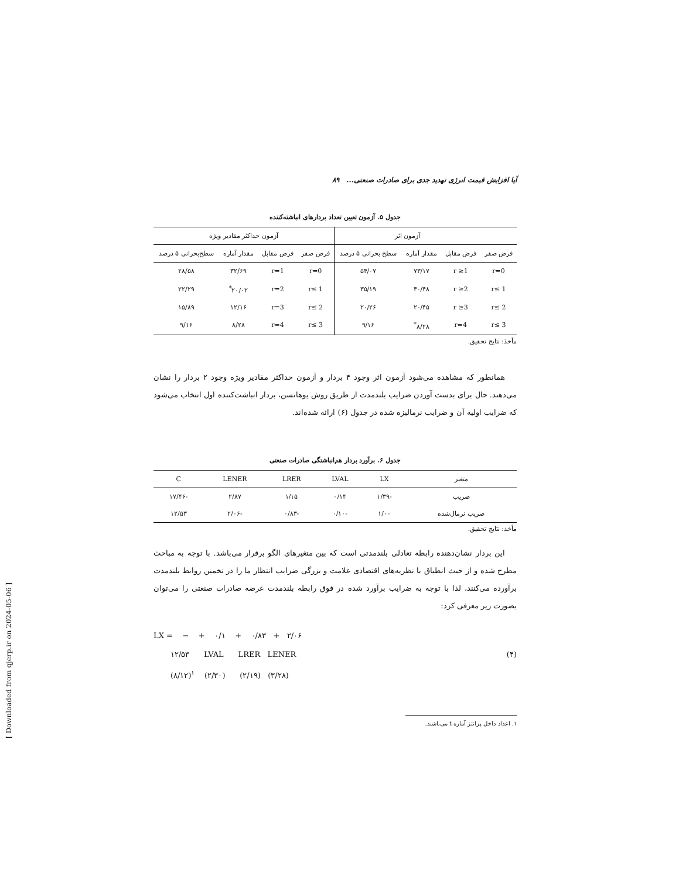[ Downloaded from qjerp.ir on 2024-05-06 ]
آیا افزایش قیمت انرژی تهدید جدی برای صادرات صنعتی... ۸۹
جدول ۵. آزمون تعیین تعداد بردارهای انباشته‌کننده
| | آزمون اثر | | | آزمون حداکثر مقادیر ویژه | | | |
| --- | --- | --- | --- | --- | --- | --- | --- |
| فرض صفر | فرض مقابل | مقدار آماره | سطح بحرانی ۵ درصد | فرض صفر | فرض مقابل | مقدار آماره | سطح‌بحرانی ۵ درصد |
| r=0 | r ≥1 | ۷۳/۱۷ | ۵۴/۰۷ | r=0 | r=1 | ۳۲/۶۹ | ۲۸/۵۸ |
| r≤ 1 | r ≥2 | ۴۰/۴۸ | ۳۵/۱۹ | r≤ 1 | r=2 | ۲۰/۰۲<sup>*</sup> | ۲۲/۲۹ |
| r≤ 2 | r ≥3 | ۲۰/۴۵ | ۲۰/۲۶ | r≤ 2 | r=3 | ۱۲/۱۶ | ۱۵/۸۹ |
| r≤ 3 | r=4 | ۸/۲۸<sup>*</sup> | ۹/۱۶ | r≤ 3 | r=4 | ۸/۲۸ | ۹/۱۶ |
مأخذ: نتایج تحقیق.
همانطور که مشاهده می‌شود آزمون اثر وجود ۴ بردار و آزمون حداکثر مقادیر ویژه وجود ۲ بردار را نشان می‌دهند. حال برای بدست آوردن ضرایب بلندمدت از طریق روش یوهانسن، بردار انباشت‌کننده اول انتخاب می‌شود که ضرایب اولیه آن و ضرایب نرمالیزه شده در جدول (۶) ارائه شده‌اند.
جدول ۶. برآورد بردار هم‌انباشتگی صادرات صنعتی
| متغیر | LX | LVAL | LRER | LENER | C |
| --- | --- | --- | --- | --- | --- |
| ضریب | -۱/۳۹ | ۰/۱۴ | ۱/۱۵ | ۲/۸۷ | -۱۷/۴۶ |
| ضریب نرمال‌شده | ۱/۰۰ | -۰/۱۰ | -۰/۸۳ | -۲/۰۶ | ۱۲/۵۳ |
مأخذ: نتایج تحقیق.
این بردار نشان‌دهنده رابطه تعادلی بلندمدتی است که بین متغیرهای الگو برقرار می‌باشد. با توجه به مباحث مطرح شده و از حیث انطباق با نظریه‌های اقتصادی علامت و بزرگی ضرایب انتظار ما را در تخمین روابط بلندمدت برآورده می‌کنند، لذا با توجه به ضرایب برآورد شده در فوق رابطه بلندمدت عرضه صادرات صنعتی را می‌توان بصورت زیر معرفی کرد:
LX = − + ۰/۱ + ۰/۸۳ + ۲/۰۶
۱۲/۵۳ LVAL LRER LENER (۴)
(۸/۱۲)<sup>۱</sup> (۲/۳۰) (۲/۱۹) (۳/۲۸)
۱. اعداد داخل پرانتز آماره t می‌باشند.